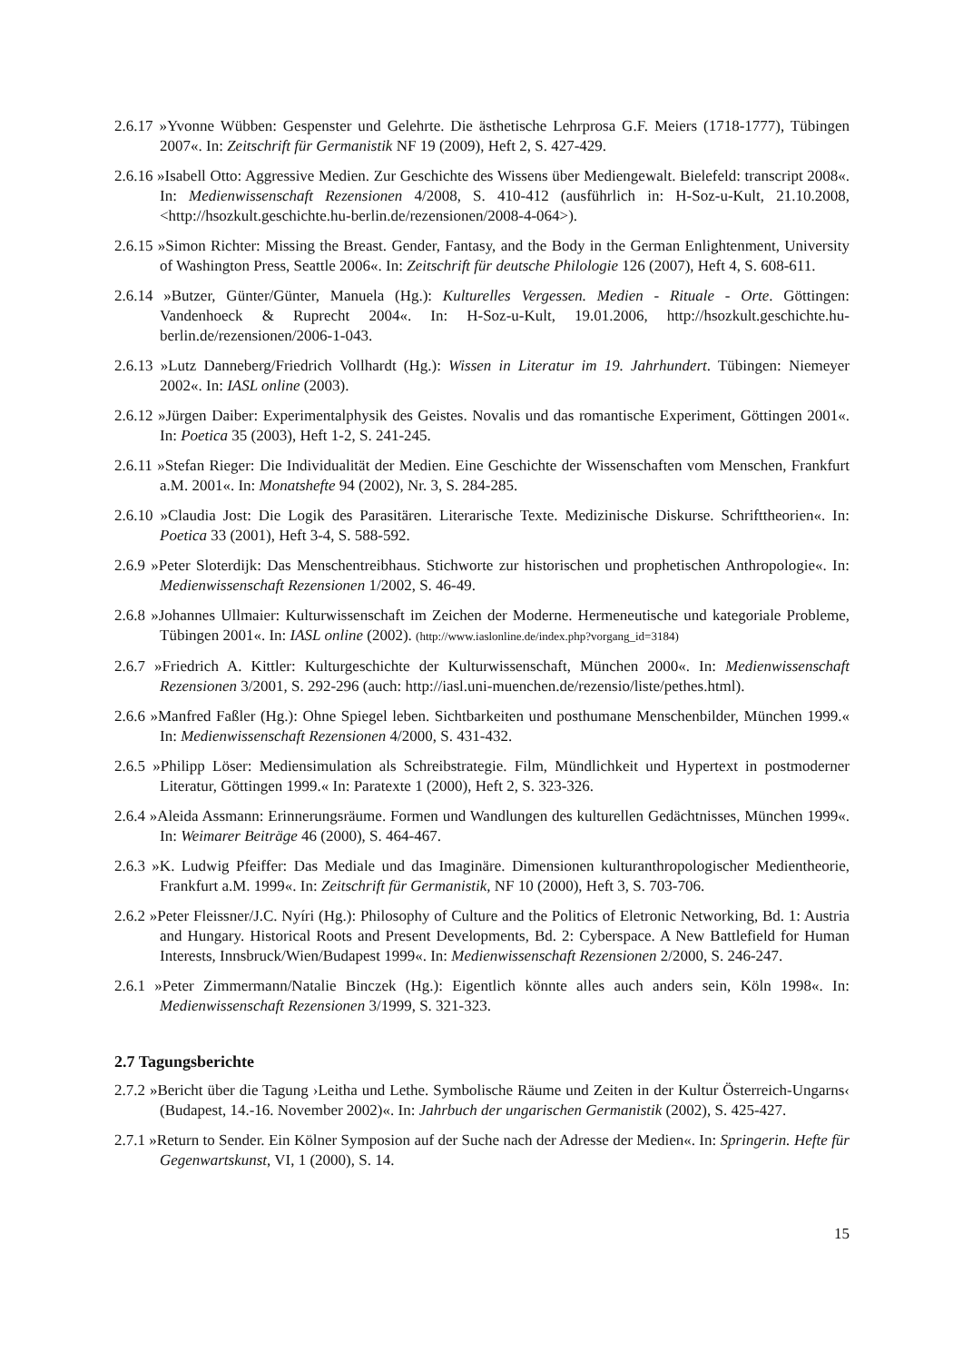2.6.17 »Yvonne Wübben: Gespenster und Gelehrte. Die ästhetische Lehrprosa G.F. Meiers (1718-1777), Tübingen 2007«. In: Zeitschrift für Germanistik NF 19 (2009), Heft 2, S. 427-429.
2.6.16 »Isabell Otto: Aggressive Medien. Zur Geschichte des Wissens über Mediengewalt. Bielefeld: transcript 2008«. In: Medienwissenschaft Rezensionen 4/2008, S. 410-412 (ausführlich in: H-Soz-u-Kult, 21.10.2008, <http://hsozkult.geschichte.hu-berlin.de/rezensionen/2008-4-064>).
2.6.15 »Simon Richter: Missing the Breast. Gender, Fantasy, and the Body in the German Enlightenment, University of Washington Press, Seattle 2006«. In: Zeitschrift für deutsche Philologie 126 (2007), Heft 4, S. 608-611.
2.6.14 »Butzer, Günter/Günter, Manuela (Hg.): Kulturelles Vergessen. Medien - Rituale - Orte. Göttingen: Vandenhoeck & Ruprecht 2004«. In: H-Soz-u-Kult, 19.01.2006, http://hsozkult.geschichte.hu-berlin.de/rezensionen/2006-1-043.
2.6.13 »Lutz Danneberg/Friedrich Vollhardt (Hg.): Wissen in Literatur im 19. Jahrhundert. Tübingen: Niemeyer 2002«. In: IASL online (2003).
2.6.12 »Jürgen Daiber: Experimentalphysik des Geistes. Novalis und das romantische Experiment, Göttingen 2001«. In: Poetica 35 (2003), Heft 1-2, S. 241-245.
2.6.11 »Stefan Rieger: Die Individualität der Medien. Eine Geschichte der Wissenschaften vom Menschen, Frankfurt a.M. 2001«. In: Monatshefte 94 (2002), Nr. 3, S. 284-285.
2.6.10 »Claudia Jost: Die Logik des Parasitären. Literarische Texte. Medizinische Diskurse. Schrifttheorien«. In: Poetica 33 (2001), Heft 3-4, S. 588-592.
2.6.9 »Peter Sloterdijk: Das Menschentreibhaus. Stichworte zur historischen und prophetischen Anthropologie«. In: Medienwissenschaft Rezensionen 1/2002, S. 46-49.
2.6.8 »Johannes Ullmaier: Kulturwissenschaft im Zeichen der Moderne. Hermeneutische und kategoriale Probleme, Tübingen 2001«. In: IASL online (2002). (http://www.iaslonline.de/index.php?vorgang_id=3184)
2.6.7 »Friedrich A. Kittler: Kulturgeschichte der Kulturwissenschaft, München 2000«. In: Medienwissenschaft Rezensionen 3/2001, S. 292-296 (auch: http://iasl.uni-muenchen.de/rezensio/liste/pethes.html).
2.6.6 »Manfred Faßler (Hg.): Ohne Spiegel leben. Sichtbarkeiten und posthumane Menschenbilder, München 1999.« In: Medienwissenschaft Rezensionen 4/2000, S. 431-432.
2.6.5 »Philipp Löser: Mediensimulation als Schreibstrategie. Film, Mündlichkeit und Hypertext in postmoderner Literatur, Göttingen 1999.« In: Paratexte 1 (2000), Heft 2, S. 323-326.
2.6.4 »Aleida Assmann: Erinnerungsräume. Formen und Wandlungen des kulturellen Gedächtnisses, München 1999«. In: Weimarer Beiträge 46 (2000), S. 464-467.
2.6.3 »K. Ludwig Pfeiffer: Das Mediale und das Imaginäre. Dimensionen kulturanthropologischer Medientheorie, Frankfurt a.M. 1999«. In: Zeitschrift für Germanistik, NF 10 (2000), Heft 3, S. 703-706.
2.6.2 »Peter Fleissner/J.C. Nyíri (Hg.): Philosophy of Culture and the Politics of Eletronic Networking, Bd. 1: Austria and Hungary. Historical Roots and Present Developments, Bd. 2: Cyberspace. A New Battlefield for Human Interests, Innsbruck/Wien/Budapest 1999«. In: Medienwissenschaft Rezensionen 2/2000, S. 246-247.
2.6.1 »Peter Zimmermann/Natalie Binczek (Hg.): Eigentlich könnte alles auch anders sein, Köln 1998«. In: Medienwissenschaft Rezensionen 3/1999, S. 321-323.
2.7 Tagungsberichte
2.7.2 »Bericht über die Tagung ›Leitha und Lethe. Symbolische Räume und Zeiten in der Kultur Österreich-Ungarns‹ (Budapest, 14.-16. November 2002)«. In: Jahrbuch der ungarischen Germanistik (2002), S. 425-427.
2.7.1 »Return to Sender. Ein Kölner Symposion auf der Suche nach der Adresse der Medien«. In: Springerin. Hefte für Gegenwartskunst, VI, 1 (2000), S. 14.
15